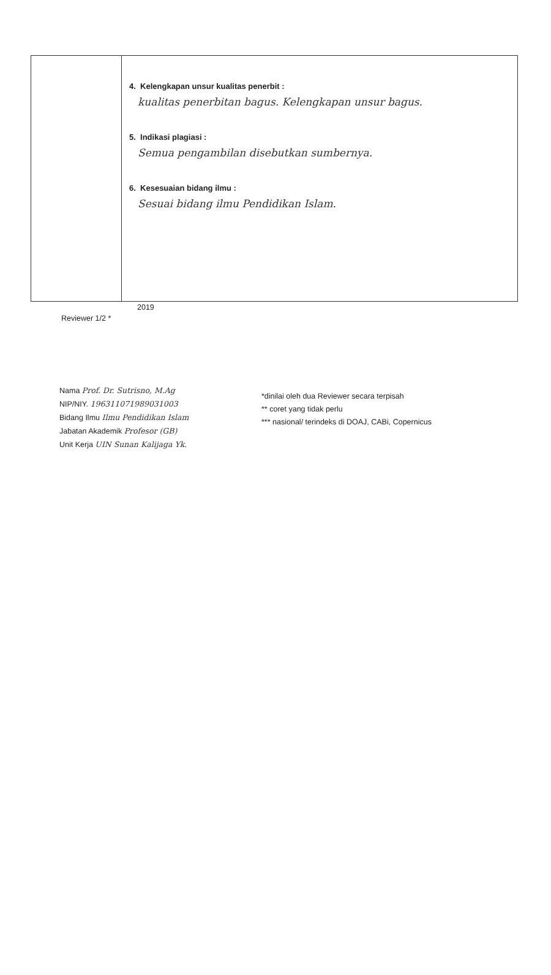| | 4. Kelengkapan unsur kualitas penerbit : kualitas penerbitan bagus. Kelengkapan unsur bagus. 5. Indikasi plagiasi : Semua pengambilan disebutkan sumbernya. 6. Kesesuaian bidang ilmu : Sesuai bidang ilmu Pendidikan Islam. |
2019
Reviewer 1/2 *
Nama Prof. Dr. Sutrisno, M.Ag
NIP/NIY. 196311071989031003
Bidang Ilmu Ilmu Pendidikan Islam
Jabatan Akademik Profesor (GB)
Unit Kerja UIN Sunan Kalijaga Yk.
*dinilai oleh dua Reviewer secara terpisah
** coret yang tidak perlu
*** nasional/ terindeks di DOAJ, CABi, Copernicus